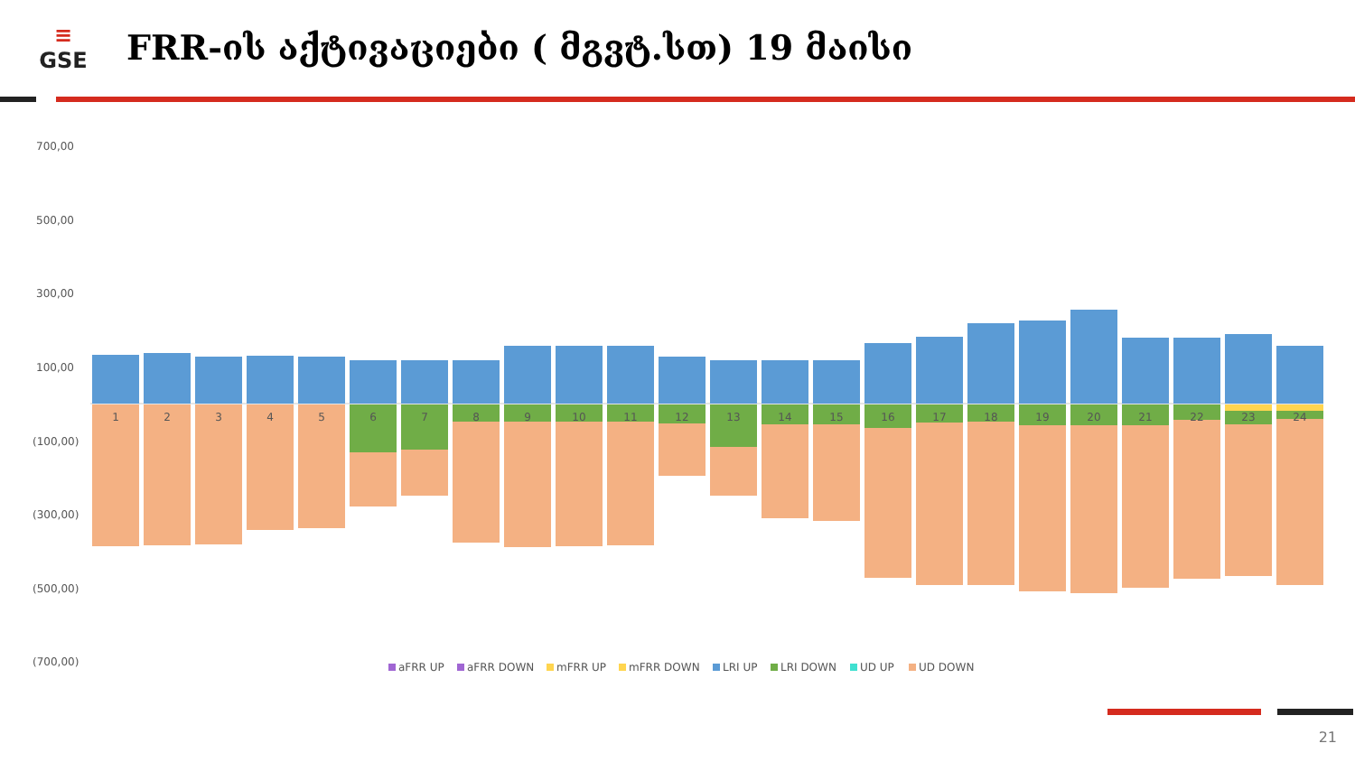≡
GSE
FRR-ის აქტივაციები ( მგვტ.სთ) 19 მაისი
700,00
500,00
300,00
100,00
(100,00)
(300,00)
(500,00)
(700,00)
1
2
3
4
5
6
7
8
9
10
11
12
13
14
15
16
17
18
19
20
21
22
23
24
aFRR UP
aFRR DOWN
mFRR UP
mFRR DOWN
LRI UP
LRI DOWN
UD UP
UD DOWN
21